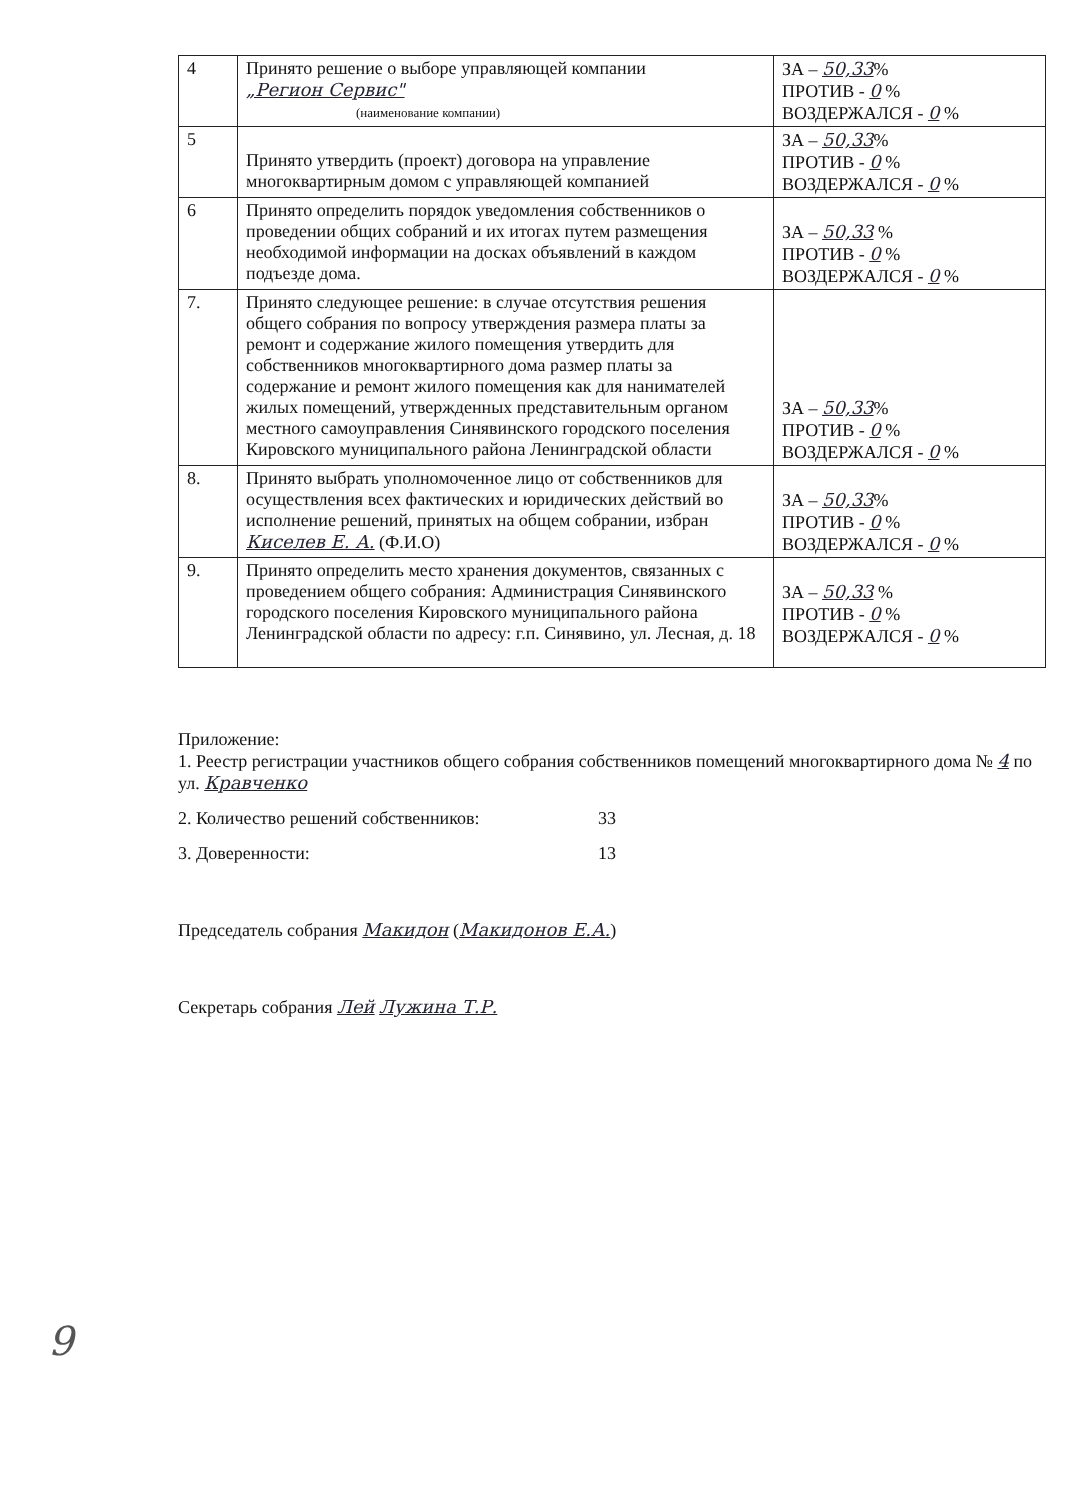| 4 | Принято решение о выборе управляющей компании „Регион Сервис" (наименование компании) | ЗА – 50,33 % ПРОТИВ - 0 % ВОЗДЕРЖАЛСЯ - 0 % |
| 5 | Принято утвердить (проект) договора на управление многоквартирным домом с управляющей компанией | ЗА – 50,33 % ПРОТИВ - 0 % ВОЗДЕРЖАЛСЯ - 0 % |
| 6 | Принято определить порядок уведомления собственников о проведении общих собраний и их итогах путем размещения необходимой информации на досках объявлений в каждом подъезде дома. | ЗА – 50,33 % ПРОТИВ - 0 % ВОЗДЕРЖАЛСЯ - 0 % |
| 7. | Принято следующее решение: в случае отсутствия решения общего собрания по вопросу утверждения размера платы за ремонт и содержание жилого помещения утвердить для собственников многоквартирного дома размер платы за содержание и ремонт жилого помещения как для нанимателей жилых помещений, утвержденных представительным органом местного самоуправления Синявинского городского поселения Кировского муниципального района Ленинградской области | ЗА – 50,33 % ПРОТИВ - 0 % ВОЗДЕРЖАЛСЯ - 0 % |
| 8. | Принято выбрать уполномоченное лицо от собственников для осуществления всех фактических и юридических действий во исполнение решений, принятых на общем собрании, избран Киселев Е. А. (Ф.И.О) | ЗА – 50,33 % ПРОТИВ - 0 % ВОЗДЕРЖАЛСЯ - 0 % |
| 9. | Принято определить место хранения документов, связанных с проведением общего собрания: Администрация Синявинского городского поселения Кировского муниципального района Ленинградской области по адресу: г.п. Синявино, ул. Лесная, д. 18 | ЗА – 50,33 % ПРОТИВ - 0 % ВОЗДЕРЖАЛСЯ - 0 % |
Приложение:
1. Реестр регистрации участников общего собрания собственников помещений многоквартирного дома № 4 по ул. Кравченко
2. Количество решений собственников: 33
3. Доверенности: 13
Председатель собрания Макидон (Макидонов Е.А.)
Секретарь собрания Лей Лужина Т.Р.
9